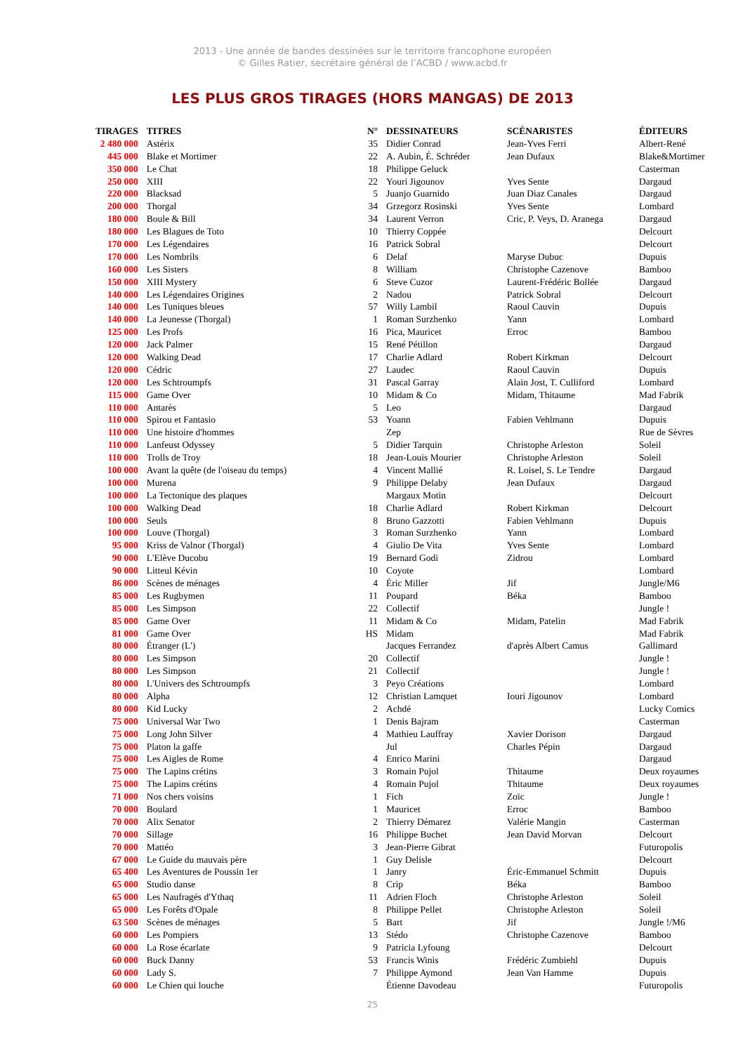2013 - Une année de bandes dessinées sur le territoire francophone européen
© Gilles Ratier, secrétaire général de l’ACBD / www.acbd.fr
LES PLUS GROS TIRAGES (HORS MANGAS) DE 2013
| TIRAGES | TITRES | N° | DESSINATEURS | SCÉNARISTES | ÉDITEURS |
| --- | --- | --- | --- | --- | --- |
| 2 480 000 | Astérix | 35 | Didier Conrad | Jean-Yves Ferri | Albert-René |
| 445 000 | Blake et Mortimer | 22 | A. Aubin, É. Schréder | Jean Dufaux | Blake&Mortimer |
| 350 000 | Le Chat | 18 | Philippe Geluck | | Casterman |
| 250 000 | XIII | 22 | Youri Jigounov | Yves Sente | Dargaud |
| 220 000 | Blacksad | 5 | Juanjo Guarnido | Juan Diaz Canales | Dargaud |
| 200 000 | Thorgal | 34 | Grzegorz Rosinski | Yves Sente | Lombard |
| 180 000 | Boule & Bill | 34 | Laurent Verron | Cric, P. Veys, D. Aranega | Dargaud |
| 180 000 | Les Blagues de Toto | 10 | Thierry Coppée | | Delcourt |
| 170 000 | Les Légendaires | 16 | Patrick Sobral | | Delcourt |
| 170 000 | Les Nombrils | 6 | Delaf | Maryse Dubuc | Dupuis |
| 160 000 | Les Sisters | 8 | William | Christophe Cazenove | Bamboo |
| 150 000 | XIII Mystery | 6 | Steve Cuzor | Laurent-Frédéric Bollée | Dargaud |
| 140 000 | Les Légendaires Origines | 2 | Nadou | Patrick Sobral | Delcourt |
| 140 000 | Les Tuniques bleues | 57 | Willy Lambil | Raoul Cauvin | Dupuis |
| 140 000 | La Jeunesse (Thorgal) | 1 | Roman Surzhenko | Yann | Lombard |
| 125 000 | Les Profs | 16 | Pica, Mauricet | Erroc | Bamboo |
| 120 000 | Jack Palmer | 15 | René Pétillon | | Dargaud |
| 120 000 | Walking Dead | 17 | Charlie Adlard | Robert Kirkman | Delcourt |
| 120 000 | Cédric | 27 | Laudec | Raoul Cauvin | Dupuis |
| 120 000 | Les Schtroumpfs | 31 | Pascal Garray | Alain Jost, T. Culliford | Lombard |
| 115 000 | Game Over | 10 | Midam & Co | Midam, Thitaume | Mad Fabrik |
| 110 000 | Antarès | 5 | Leo | | Dargaud |
| 110 000 | Spirou et Fantasio | 53 | Yoann | Fabien Vehlmann | Dupuis |
| 110 000 | Une histoire d'hommes | | Zep | | Rue de Sèvres |
| 110 000 | Lanfeust Odyssey | 5 | Didier Tarquin | Christophe Arleston | Soleil |
| 110 000 | Trolls de Troy | 18 | Jean-Louis Mourier | Christophe Arleston | Soleil |
| 100 000 | Avant la quête (de l'oiseau du temps) | 4 | Vincent Mallié | R. Loisel, S. Le Tendre | Dargaud |
| 100 000 | Murena | 9 | Philippe Delaby | Jean Dufaux | Dargaud |
| 100 000 | La Tectonique des plaques | | Margaux Motin | | Delcourt |
| 100 000 | Walking Dead | 18 | Charlie Adlard | Robert Kirkman | Delcourt |
| 100 000 | Seuls | 8 | Bruno Gazzotti | Fabien Vehlmann | Dupuis |
| 100 000 | Louve (Thorgal) | 3 | Roman Surzhenko | Yann | Lombard |
| 95 000 | Kriss de Valnor (Thorgal) | 4 | Giulio De Vita | Yves Sente | Lombard |
| 90 000 | L'Elève Ducobu | 19 | Bernard Godi | Zidrou | Lombard |
| 90 000 | Litteul Kévin | 10 | Coyote | | Lombard |
| 86 000 | Scènes de ménages | 4 | Éric Miller | Jif | Jungle/M6 |
| 85 000 | Les Rugbymen | 11 | Poupard | Béka | Bamboo |
| 85 000 | Les Simpson | 22 | Collectif | | Jungle ! |
| 85 000 | Game Over | 11 | Midam & Co | Midam, Patelin | Mad Fabrik |
| 81 000 | Game Over | HS | Midam | | Mad Fabrik |
| 80 000 | Étranger (L') | | Jacques Ferrandez | d'après Albert Camus | Gallimard |
| 80 000 | Les Simpson | 20 | Collectif | | Jungle ! |
| 80 000 | Les Simpson | 21 | Collectif | | Jungle ! |
| 80 000 | L'Univers des Schtroumpfs | 3 | Peyo Créations | | Lombard |
| 80 000 | Alpha | 12 | Christian Lamquet | Iouri Jigounov | Lombard |
| 80 000 | Kid Lucky | 2 | Achdé | | Lucky Comics |
| 75 000 | Universal War Two | 1 | Denis Bajram | | Casterman |
| 75 000 | Long John Silver | 4 | Mathieu Lauffray | Xavier Dorison | Dargaud |
| 75 000 | Platon la gaffe | | Jul | Charles Pépin | Dargaud |
| 75 000 | Les Aigles de Rome | 4 | Enrico Marini | | Dargaud |
| 75 000 | The Lapins crétins | 3 | Romain Pujol | Thitaume | Deux royaumes |
| 75 000 | The Lapins crétins | 4 | Romain Pujol | Thitaume | Deux royaumes |
| 71 000 | Nos chers voisins | 1 | Fich | Zoïc | Jungle ! |
| 70 000 | Boulard | 1 | Mauricet | Erroc | Bamboo |
| 70 000 | Alix Senator | 2 | Thierry Démarez | Valérie Mangin | Casterman |
| 70 000 | Sillage | 16 | Philippe Buchet | Jean David Morvan | Delcourt |
| 70 000 | Mattéo | 3 | Jean-Pierre Gibrat | | Futuropolis |
| 67 000 | Le Guide du mauvais père | 1 | Guy Delisle | | Delcourt |
| 65 400 | Les Aventures de Poussin 1er | 1 | Janry | Éric-Emmanuel Schmitt | Dupuis |
| 65 000 | Studio danse | 8 | Crip | Béka | Bamboo |
| 65 000 | Les Naufragés d'Ythaq | 11 | Adrien Floch | Christophe Arleston | Soleil |
| 65 000 | Les Forêts d'Opale | 8 | Philippe Pellet | Christophe Arleston | Soleil |
| 63 500 | Scènes de ménages | 5 | Bart | Jif | Jungle !/M6 |
| 60 000 | Les Pompiers | 13 | Stédo | Christophe Cazenove | Bamboo |
| 60 000 | La Rose écarlate | 9 | Patricia Lyfoung | | Delcourt |
| 60 000 | Buck Danny | 53 | Francis Winis | Frédéric Zumbiehl | Dupuis |
| 60 000 | Lady S. | 7 | Philippe Aymond | Jean Van Hamme | Dupuis |
| 60 000 | Le Chien qui louche | | Étienne Davodeau | | Futuropolis |
25